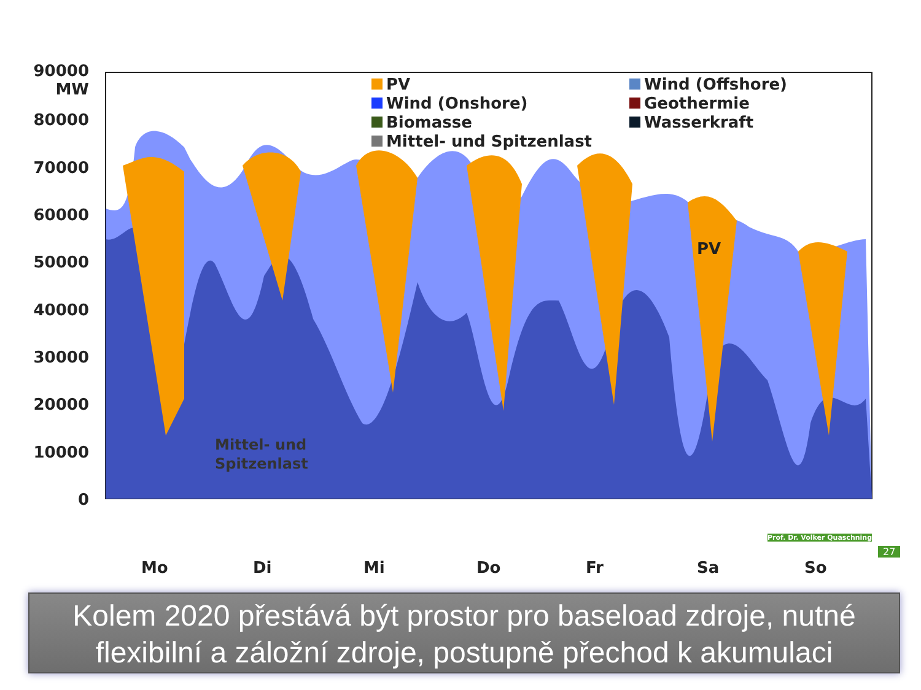90000
MW
80000
70000
60000
50000
40000
30000
20000
10000
0
Mo Di Mi Do Fr Sa So
PV
Wind (Onshore)
Biomasse
Mittel- und Spitzenlast
Wind (Offshore)
Geothermie
Wasserkraft
PV
Mittel- und
Spitzenlast
Prof. Dr. Volker Quaschning
27
Kolem 2020 přestává být prostor pro baseload zdroje, nutné flexibilní a záložní zdroje, postupně přechod k akumulaci